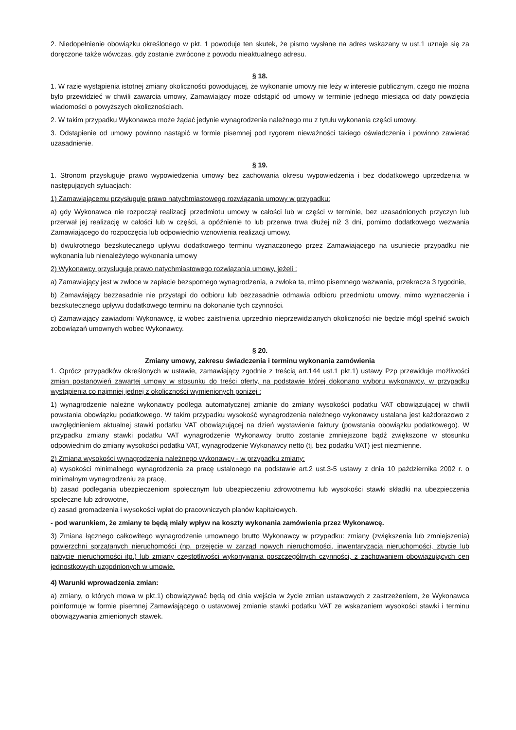2. Niedopełnienie obowiązku określonego w pkt. 1 powoduje ten skutek, że pismo wysłane na adres wskazany w ust.1 uznaje się za doręczone także wówczas, gdy zostanie zwrócone z powodu nieaktualnego adresu.
§ 18.
1. W razie wystąpienia istotnej zmiany okoliczności powodującej, że wykonanie umowy nie leży w interesie publicznym, czego nie można było przewidzieć w chwili zawarcia umowy, Zamawiający może odstąpić od umowy w terminie jednego miesiąca od daty powzięcia wiadomości o powyższych okolicznościach.
2. W takim przypadku Wykonawca może żądać jedynie wynagrodzenia należnego mu z tytułu wykonania części umowy.
3. Odstąpienie od umowy powinno nastąpić w formie pisemnej pod rygorem nieważności takiego oświadczenia i powinno zawierać uzasadnienie.
§ 19.
1. Stronom przysługuje prawo wypowiedzenia umowy bez zachowania okresu wypowiedzenia i bez dodatkowego uprzedzenia w następujących sytuacjach:
1) Zamawiającemu przysługuje prawo natychmiastowego rozwiązania umowy w przypadku:
a) gdy Wykonawca nie rozpoczął realizacji przedmiotu umowy w całości lub w części w terminie, bez uzasadnionych przyczyn lub przerwał jej realizację w całości lub w części, a opóźnienie to lub przerwa trwa dłużej niż 3 dni, pomimo dodatkowego wezwania Zamawiającego do rozpoczęcia lub odpowiednio wznowienia realizacji umowy.
b) dwukrotnego bezskutecznego upływu dodatkowego terminu wyznaczonego przez Zamawiającego na usuniecie przypadku nie wykonania lub nienależytego wykonania umowy
2) Wykonawcy przysługuje prawo natychmiastowego rozwiązania umowy, jeżeli :
a) Zamawiający jest w zwłoce w zapłacie bezspornego wynagrodzenia, a zwłoka ta, mimo pisemnego wezwania, przekracza 3 tygodnie,
b) Zamawiający bezzasadnie nie przystąpi do odbioru lub bezzasadnie odmawia odbioru przedmiotu umowy, mimo wyznaczenia i bezskutecznego upływu dodatkowego terminu na dokonanie tych czynności.
c) Zamawiający zawiadomi Wykonawcę, iż wobec zaistnienia uprzednio nieprzewidzianych okoliczności nie będzie mógł spełnić swoich zobowiązań umownych wobec Wykonawcy.
§ 20.
Zmiany umowy, zakresu świadczenia i terminu wykonania zamówienia
1. Oprócz przypadków określonych w ustawie, zamawiający zgodnie z treścią art.144 ust.1 pkt.1) ustawy Pzp przewiduje możliwości zmian postanowień zawartej umowy w stosunku do treści oferty, na podstawie której dokonano wyboru wykonawcy, w przypadku wystąpienia co najmniej jednej z okoliczności wymienionych poniżej :
1) wynagrodzenie należne wykonawcy podlega automatycznej zmianie do zmiany wysokości podatku VAT obowiązującej w chwili powstania obowiązku podatkowego. W takim przypadku wysokość wynagrodzenia należnego wykonawcy ustalana jest każdorazowo z uwzględnieniem aktualnej stawki podatku VAT obowiązującej na dzień wystawienia faktury (powstania obowiązku podatkowego). W przypadku zmiany stawki podatku VAT wynagrodzenie Wykonawcy brutto zostanie zmniejszone bądź zwiększone w stosunku odpowiednim do zmiany wysokości podatku VAT, wynagrodzenie Wykonawcy netto (tj. bez podatku VAT) jest niezmienne.
2) Zmiana wysokości wynagrodzenia należnego wykonawcy - w przypadku zmiany:
a) wysokości minimalnego wynagrodzenia za pracę ustalonego na podstawie art.2 ust.3-5 ustawy z dnia 10 października 2002 r. o minimalnym wynagrodzeniu za pracę,
b) zasad podlegania ubezpieczeniom społecznym lub ubezpieczeniu zdrowotnemu lub wysokości stawki składki na ubezpieczenia społeczne lub zdrowotne,
c) zasad gromadzenia i wysokości wpłat do pracowniczych planów kapitałowych.
- pod warunkiem, że zmiany te będą miały wpływ na koszty wykonania zamówienia przez Wykonawcę.
3) Zmiana łącznego całkowitego wynagrodzenie umownego brutto Wykonawcy w przypadku: zmiany (zwiększenia lub zmniejszenia) powierzchni sprzątanych nieruchomości (np. przejęcie w zarząd nowych nieruchomości, inwentaryzacja nieruchomości, zbycie lub nabycie nieruchomości itp.) lub zmiany częstotliwości wykonywania poszczególnych czynności, z zachowaniem obowiązujących cen jednostkowych uzgodnionych w umowie.
4) Warunki wprowadzenia zmian:
a) zmiany, o których mowa w pkt.1) obowiązywać będą od dnia wejścia w życie zmian ustawowych z zastrzeżeniem, że Wykonawca poinformuje w formie pisemnej Zamawiającego o ustawowej zmianie stawki podatku VAT ze wskazaniem wysokości stawki i terminu obowiązywania zmienionych stawek.